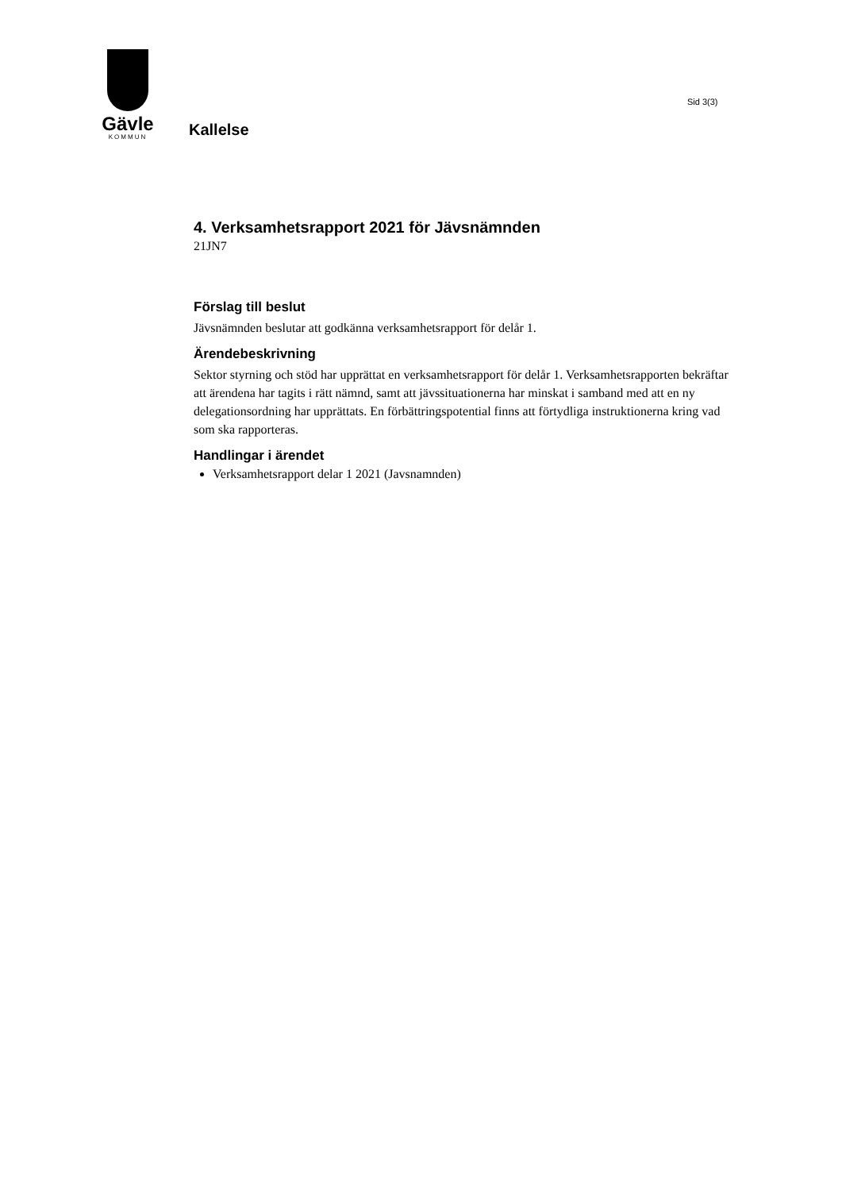Gävle
KOMMUN
Kallelse
Sid 3(3)
4. Verksamhetsrapport 2021 för Jävsnämnden
21JN7
Förslag till beslut
Jävsnämnden beslutar att godkänna verksamhetsrapport för delår 1.
Ärendebeskrivning
Sektor styrning och stöd har upprättat en verksamhetsrapport för delår 1. Verksamhetsrapporten bekräftar att ärendena har tagits i rätt nämnd, samt att jävssituationerna har minskat i samband med att en ny delegationsordning har upprättats. En förbättringspotential finns att förtydliga instruktionerna kring vad som ska rapporteras.
Handlingar i ärendet
Verksamhetsrapport delar 1 2021 (Javsnamnden)